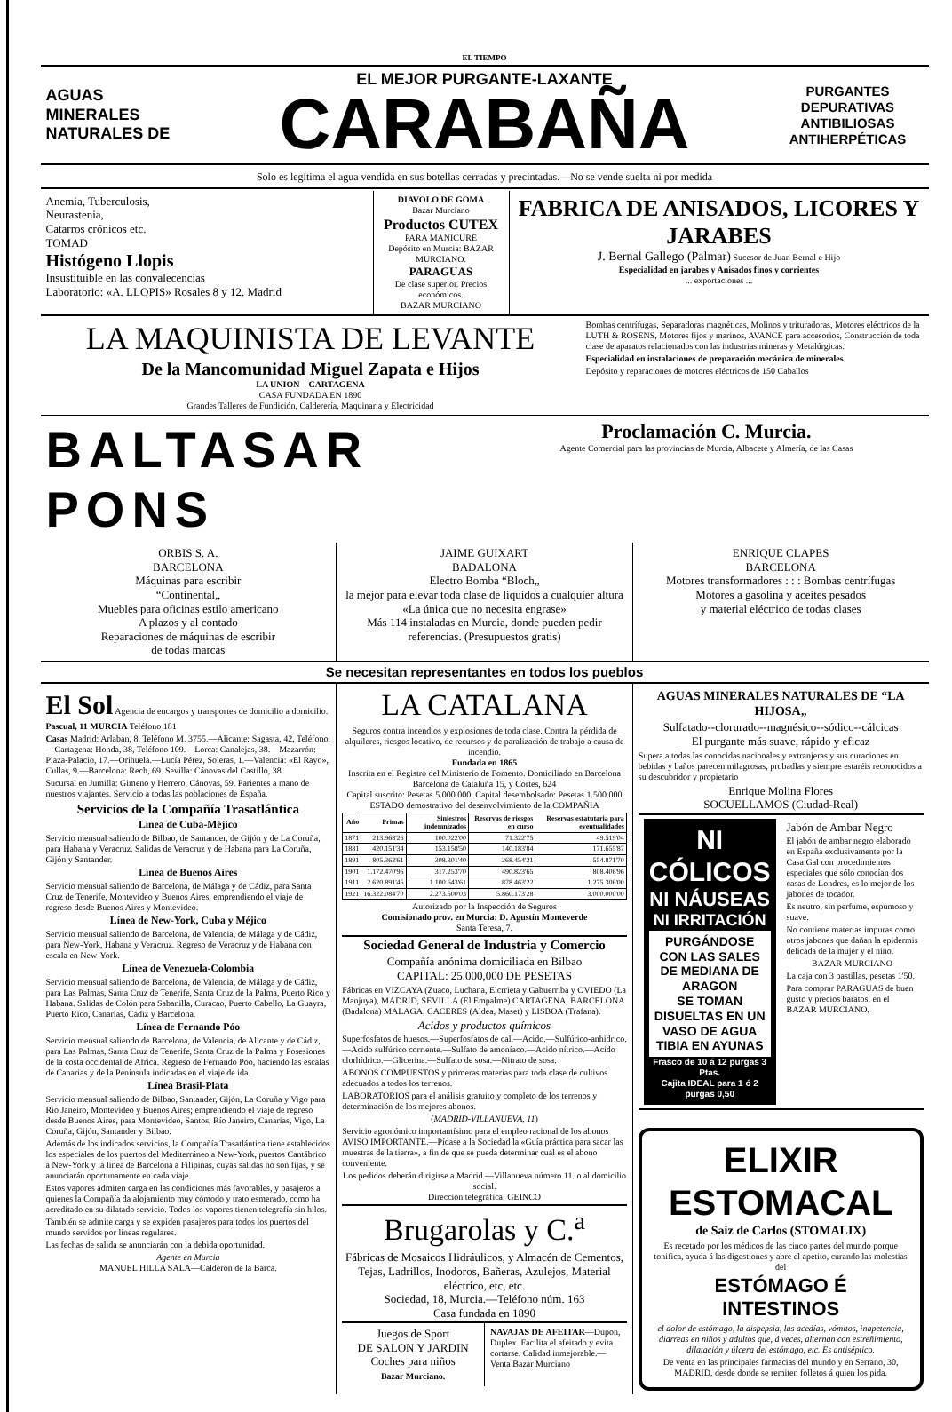EL TIEMPO
AGUAS
MINERALES
NATURALES DE
EL MEJOR PURGANTE-LAXANTE
CARABAÑA
PURGANTES
DEPURATIVAS
ANTIBILIOSAS
ANTIHERPÉTICAS
Solo es legítima el agua vendida en sus botellas cerradas y precintadas.—No se vende suelta ni por medida
Anemia, Tuberculosis,
Neurastenia,
Catarros crónicos etc.
TOMAD
Histógeno Llopis
Insustituible en las convalecencias
Laboratorio: «A. LLOPIS» Rosales 8 y 12. Madrid
DIAVOLO DE GOMA
Bazar Murciano
Productos CUTEX
PARA MANICURE
Depósito en Murcia: BAZAR MURCIANO.
PARAGUAS
De clase superior. Precios económicos.
BAZAR MURCIANO
FABRICA DE ANISADOS, LICORES Y JARABES
J. Bernal Gallego (Palmar) Sucesor de Juan Bernal e Hijo
Especialidad en jarabes y Anisados finos y corrientes
... exportaciones ...
LA MAQUINISTA DE LEVANTE
De la Mancomunidad Miguel Zapata e Hijos
LA UNION—CARTAGENA
CASA FUNDADA EN 1890
Grandes Talleres de Fundición, Calderería, Maquinaria y Electricidad
Bombas centrífugas, Separadoras magnéticas, Molinos y trituradoras, Motores eléctricos de la LUTH & ROSENS, Motores fijos y marinos, AVANCE para accesorios, Construcción de toda clase de aparatos relacionados con las industrias mineras y Metalúrgicas.
Especialidad en instalaciones de preparación mecánica de minerales
Depósito y reparaciones de motores eléctricos de 150 Caballos
BALTASAR PONS
Proclamación C. Murcia.
Agente Comercial para las provincias de Murcia, Albacete y Almería, de las Casas
ORBIS S. A.
BARCELONA
Máquinas para escribir
“Continental„
Muebles para oficinas estilo americano
A plazos y al contado
Reparaciones de máquinas de escribir
de todas marcas
JAIME GUIXART
BADALONA
Electro Bomba “Bloch„
la mejor para elevar toda clase de líquidos a cualquier altura
«La única que no necesita engrase»
Más 114 instaladas en Murcia, donde pueden pedir referencias. (Presupuestos gratis)
ENRIQUE CLAPES
BARCELONA
Motores transformadores : : : Bombas centrífugas
Motores a gasolina y aceites pesados
y material eléctrico de todas clases
Se necesitan representantes en todos los pueblos
El Sol Agencia de encargos y transportes de domicilio a domicilio. Pascual, 11 MURCIA Teléfono 181
Casas Madrid: Arlaban, 8, Teléfono M. 3755.—Alicante: Sagasta, 42, Teléfono.—Cartagena: Honda, 38, Teléfono 109.—Lorca: Canalejas, 38.—Mazarrón: Plaza-Palacio, 17.—Orihuela.—Lucía Pérez, Soleras, 1.—Valencia: «El Rayo», Cullas, 9.—Barcelona: Rech, 69. Sevilla: Cánovas del Castillo, 38.
Sucursal en Jumilla: Gimeno y Herrero, Cánovas, 59. Parientes a mano de nuestros viajantes. Servicio a todas las poblaciones de España.
Servicios de la Compañía Trasatlántica
Línea de Cuba-Méjico
Servicio mensual saliendo de Bilbao, de Santander, de Gijón y de La Coruña, para Habana y Veracruz. Salidas de Veracruz y de Habana para La Coruña, Gijón y Santander.
Línea de Buenos Aires
Servicio mensual saliendo de Barcelona, de Málaga y de Cádiz, para Santa Cruz de Tenerife, Montevideo y Buenos Aires, emprendiendo el viaje de regreso desde Buenos Aires y Montevideo.
Línea de New-York, Cuba y Méjico
Servicio mensual saliendo de Barcelona, de Valencia, de Málaga y de Cádiz, para New-York, Habana y Veracruz. Regreso de Veracruz y de Habana con escala en New-York.
Línea de Venezuela-Colombia
Servicio mensual saliendo de Barcelona, de Valencia, de Málaga y de Cádiz, para Las Palmas, Santa Cruz de Tenerife, Santa Cruz de la Palma, Puerto Rico y Habana. Salidas de Colón para Sabanilla, Curacao, Puerto Cabello, La Guayra, Puerto Rico, Canarias, Cádiz y Barcelona.
Línea de Fernando Póo
Servicio mensual saliendo de Barcelona, de Valencia, de Alicante y de Cádiz, para Las Palmas, Santa Cruz de Tenerife, Santa Cruz de la Palma y Posesiones de la costa occidental de Africa. Regreso de Fernando Póo, haciendo las escalas de Canarias y de la Península indicadas en el viaje de ida.
Línea Brasil-Plata
Servicio mensual saliendo de Bilbao, Santander, Gijón, La Coruña y Vigo para Río Janeiro, Montevideo y Buenos Aires; emprendiendo el viaje de regreso desde Buenos Aires, para Montevideo, Santos, Río Janeiro, Canarias, Vigo, La Coruña, Gijón, Santander y Bilbao.
Además de los indicados servicios, la Compañía Trasatlántica tiene establecidos los especiales de los puertos del Mediterráneo a New-York, puertos Cantábrico a New-York y la línea de Barcelona a Filipinas, cuyas salidas no son fijas, y se anunciarán oportunamente en cada viaje.
Estos vapores admiten carga en las condiciones más favorables, y pasajeros a quienes la Compañía da alojamiento muy cómodo y trato esmerado, como ha acreditado en su dilatado servicio. Todos los vapores tienen telegrafía sin hilos.
También se admite carga y se expiden pasajeros para todos los puertos del mundo servidos por líneas regulares.
Las fechas de salida se anunciarán con la debida oportunidad.
Agente en Murcia
MANUEL HILLA SALA—Calderón de la Barca.
LA CATALANA
Seguros contra incendios y explosiones de toda clase. Contra la pérdida de alquileres, riesgos locativo, de recursos y de paralización de trabajo a causa de incendio.
Fundada en 1865
Inscrita en el Registro del Ministerio de Fomento. Domiciliado en Barcelona Barcelona de Cataluña 15, y Cortes, 624
Capital suscrito: Pesetas 5.000.000. Capital desembolsado: Pesetas 1.500.000
ESTADO demostrativo del desenvolvimiento de la COMPAÑIA
| Año | Primas | Siniestros indemnizados | Reservas de riesgos en curso | Reservas estatutaria para eventualidades |
| --- | --- | --- | --- | --- |
| 1871 | 213.968'26 | 100.022'00 | 71.322'75 | 49.519'04 |
| 1881 | 420.151'34 | 153.158'50 | 140.183'84 | 171.655'87 |
| 1891 | 805.362'61 | 308.301'40 | 268.454'21 | 554.871'70 |
| 1901 | 1.172.470'96 | 317.253'70 | 490.823'65 | 808.406'96 |
| 1911 | 2.620.891'45 | 1.100.643'61 | 878.463'22 | 1.275.306'00 |
| 1921 | 16.322.084'70 | 2.273.500'03 | 5.860.173'28 | 3.000.000'00 |
Autorizado por la Inspección de Seguros
Comisionado prov. en Murcia: D. Agustín Monteverde
Santa Teresa, 7.
Sociedad General de Industria y Comercio
Compañía anónima domiciliada en Bilbao
CAPITAL: 25.000,000 DE PESETAS
Fábricas en VIZCAYA (Zuaco, Luchana, Elcrrieta y Gabuerriba y OVIEDO (La Manjuya), MADRID, SEVILLA (El Empalme) CARTAGENA, BARCELONA (Badalona) MALAGA, CACERES (Aldea, Maset) y LISBOA (Trafana).
Acidos y productos químicos
Superfosfatos de huesos.—Superfosfatos de cal.—Acido.—Sulfúrico-anhidrico.—Acido sulfúrico corriente.—Sulfato de amoníaco.—Acido nítrico.—Acido clorhídrico.—Glicerina.—Sulfato de sosa.—Nitrato de sosa.
ABONOS COMPUESTOS y primeras materias para toda clase de cultivos adecuados a todos los terrenos.
LABORATORIOS para el análisis gratuito y completo de los terrenos y determinación de los mejores abonos.
(MADRID-VILLANUEVA, 11)
Servicio agronómico importantísimo para el empleo racional de los abonos AVISO IMPORTANTE.—Pídase a la Sociedad la «Guía práctica para sacar las muestras de la tierra», a fin de que se pueda determinar cuál es el abono conveniente.
Los pedidos deberán dirigirse a Madrid.—Villanueva número 11. o al domicilio social.
Dirección telegráfica: GEINCO
Brugarolas y C.<sup>a</sup>
Fábricas de Mosaicos Hidráulicos, y Almacén de Cementos, Tejas, Ladrillos, Inodoros, Bañeras, Azulejos, Material eléctrico, etc, etc.
Sociedad, 18, Murcia.—Teléfono núm. 163
Casa fundada en 1890
Juegos de Sport
DE SALON Y JARDIN
Coches para niños
Bazar Murciano.
NAVAJAS DE AFEITAR—Dupon, Duplex. Facilita el afeitado y evita cortarse. Calidad inmejorable.—Venta Bazar Murciano
AGUAS MINERALES NATURALES DE “LA HIJOSA„
Sulfatado--clorurado--magnésico--sódico--cálcicas
El purgante más suave, rápido y eficaz
Supera a todas las conocidas nacionales y extranjeras y sus curaciones en bebidas y baños parecen milagrosas, probadlas y siempre estaréis reconocidos a su descubridor y propietario
Enrique Molina Flores
SOCUELLAMOS (Ciudad-Real)
NI CÓLICOS
NI NÁUSEAS
NI IRRITACIÓN
PURGÁNDOSE CON LAS SALES DE MEDIANA DE ARAGON
SE TOMAN DISUELTAS EN UN VASO DE AGUA TIBIA EN AYUNAS
Frasco de 10 á 12 purgas 3 Ptas.
Cajita IDEAL para 1 ó 2 purgas 0,50
Jabón de Ambar Negro
El jabón de ambar negro elaborado en España exclusivamente por la Casa Gal con procedimientos especiales que sólo conocían dos casas de Londres, es lo mejor de los jabones de tocador.
Es neutro, sin perfume, espumoso y suave.
No contiene materias impuras como otros jabones que dañan la epidermis delicada de la mujer y el niño.
BAZAR MURCIANO
La caja con 3 pastillas, pesetas 1'50.
Para comprar PARAGUAS de buen gusto y precios baratos, en el BAZAR MURCIANO.
ELIXIR ESTOMACAL
de Saiz de Carlos (STOMALIX)
Es recetado por los médicos de las cinco partes del mundo porque tonifica, ayuda á las digestiones y abre el apetito, curando las molestias del
ESTÓMAGO É
INTESTINOS
el dolor de estómago, la dispepsia, las acedías, vómitos, inapetencia, diarreas en niños y adultos que, á veces, alternan con estreñimiento, dilatación y úlcera del estómago, etc. Es antiséptico.
De venta en las principales farmacias del mundo y en Serrano, 30, MADRID, desde donde se remiten folletos á quien los pida.